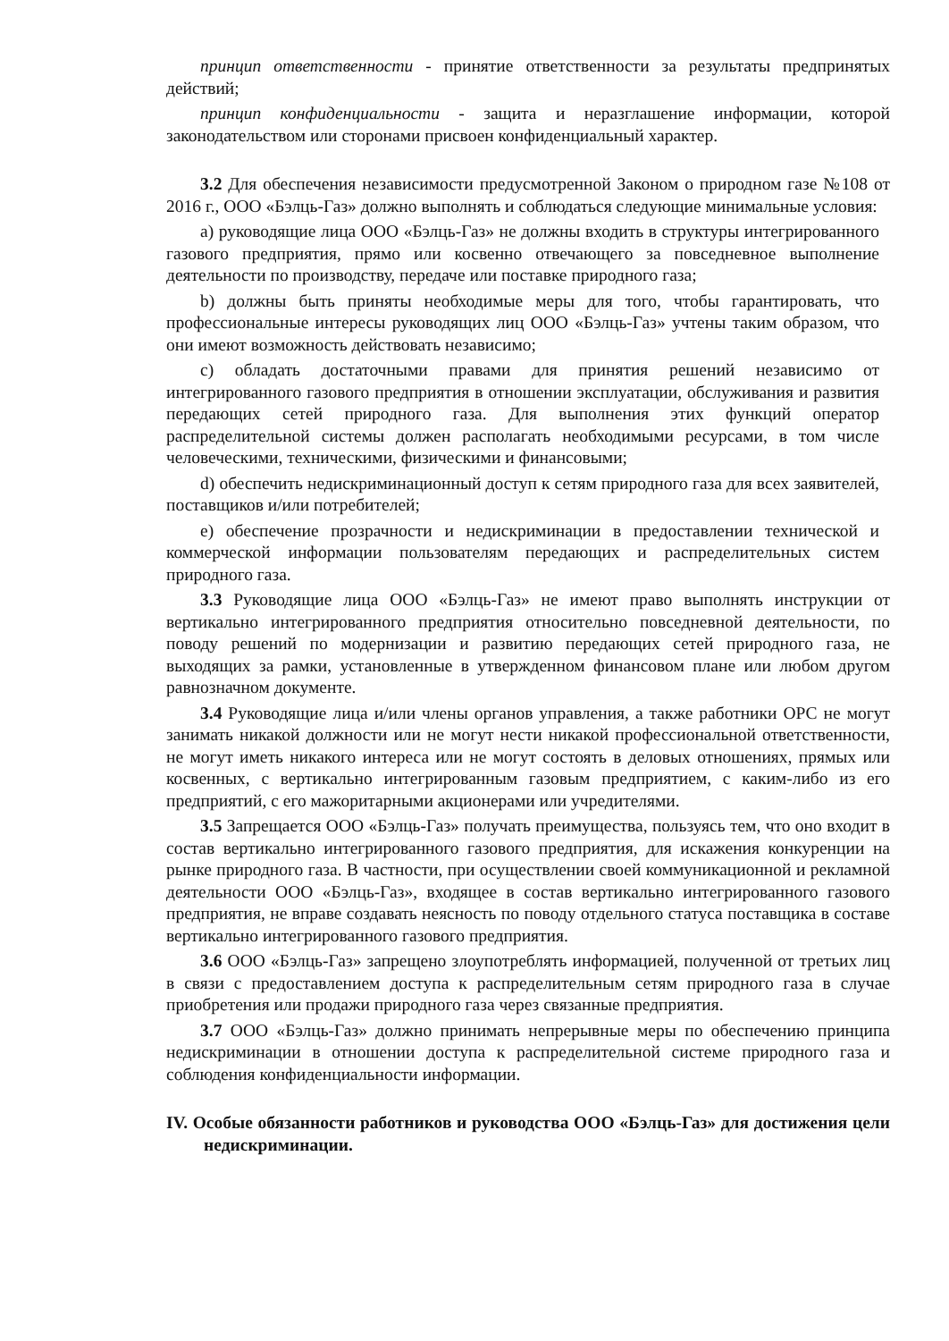принцип ответственности - принятие ответственности за результаты предпринятых действий;
принцип конфиденциальности - защита и неразглашение информации, которой законодательством или сторонами присвоен конфиденциальный характер.
3.2 Для обеспечения независимости предусмотренной Законом о природном газе №108 от 2016 г., ООО «Бэлць-Газ» должно выполнять и соблюдаться следующие минимальные условия:
a) руководящие лица ООО «Бэлць-Газ» не должны входить в структуры интегрированного газового предприятия, прямо или косвенно отвечающего за повседневное выполнение деятельности по производству, передаче или поставке природного газа;
b) должны быть приняты необходимые меры для того, чтобы гарантировать, что профессиональные интересы руководящих лиц ООО «Бэлць-Газ» учтены таким образом, что они имеют возможность действовать независимо;
c) обладать достаточными правами для принятия решений независимо от интегрированного газового предприятия в отношении эксплуатации, обслуживания и развития передающих сетей природного газа. Для выполнения этих функций оператор распределительной системы должен располагать необходимыми ресурсами, в том числе человеческими, техническими, физическими и финансовыми;
d) обеспечить недискриминационный доступ к сетям природного газа для всех заявителей, поставщиков и/или потребителей;
e) обеспечение прозрачности и недискриминации в предоставлении технической и коммерческой информации пользователям передающих и распределительных систем природного газа.
3.3 Руководящие лица ООО «Бэлць-Газ» не имеют право выполнять инструкции от вертикально интегрированного предприятия относительно повседневной деятельности, по поводу решений по модернизации и развитию передающих сетей природного газа, не выходящих за рамки, установленные в утвержденном финансовом плане или любом другом равнозначном документе.
3.4 Руководящие лица и/или члены органов управления, а также работники ОРС не могут занимать никакой должности или не могут нести никакой профессиональной ответственности, не могут иметь никакого интереса или не могут состоять в деловых отношениях, прямых или косвенных, с вертикально интегрированным газовым предприятием, с каким-либо из его предприятий, с его мажоритарными акционерами или учредителями.
3.5 Запрещается ООО «Бэлць-Газ» получать преимущества, пользуясь тем, что оно входит в состав вертикально интегрированного газового предприятия, для искажения конкуренции на рынке природного газа. В частности, при осуществлении своей коммуникационной и рекламной деятельности ООО «Бэлць-Газ», входящее в состав вертикально интегрированного газового предприятия, не вправе создавать неясность по поводу отдельного статуса поставщика в составе вертикально интегрированного газового предприятия.
3.6 ООО «Бэлць-Газ» запрещено злоупотреблять информацией, полученной от третьих лиц в связи с предоставлением доступа к распределительным сетям природного газа в случае приобретения или продажи природного газа через связанные предприятия.
3.7 ООО «Бэлць-Газ» должно принимать непрерывные меры по обеспечению принципа недискриминации в отношении доступа к распределительной системе природного газа и соблюдения конфиденциальности информации.
IV. Особые обязанности работников и руководства ООО «Бэлць-Газ» для достижения цели недискриминации.